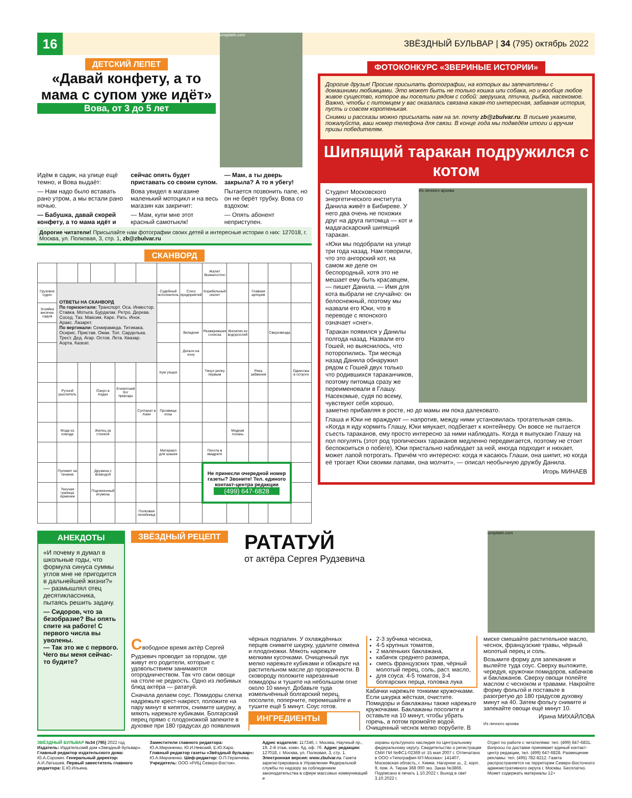16
ЗВЁЗДНЫЙ БУЛЬВАР | 34 (795) октябрь 2022
ДЕТСКИЙ ЛЕПЕТ
«Давай конфету, а то мама с супом уже идёт»
Вова, от 3 до 5 лет
unsplash.com
Идём в садик, на улице ещё темно, и Вова выдаёт:
— Нам надо было вставать рано утром, а мы встали рано ночью.
— Бабушка, давай скорей конфету, а то мама идёт и сейчас опять будет приставать со своим супом.
Вова увидел в магазине маленький мотоцикл и на весь магазин как закричит:
— Мам, купи мне этот красный самотыклк!
— Мам, а ты дверь закрыла? А то я убегу!
Пытается позвонить папе, но он не берёт трубку. Вова со вздохом:
— Опять абонент неприступен.
Дорогие читатели! Присылайте нам фотографии своих детей и интересные истории о них: 127018, г. Москва, ул. Полковая, 3, стр. 1, zb@zbulvar.ru
СКАНВОРД
| | | | | | | | | Жалит безжалостно | | | | |
| Грузовое судно | ОТВЕТЫ НА СКАНВОРД По горизонтали: Транспорт. Оса. Инвестор. Ставка. Мотыга. Бурдалак. Ретро. Дерева. Сосед. Таз. Максим. Каре. Рать. Инок. Аракс. Лазарет. По вертикали: Семирамида. Титикака. Осирис. Пристав. Омак. Топ. Сарделька. Трест. Дед. Агар. Остов. Лета. Квазар. Аорта. Казеат. | | | | | Судебный исполнитель | Союз предприятий | Корабельный скелет | | Главная артерия | | |
| Хозяйка висячих садов | | | | | | | | | | | | |
| | | | | | | | Вкладчик | Разжиревшая сосиска | Желатин из водорослей | | Сверхзвезда | |
| | | | | | | | Деньги на кону | | | | | |
| | | | | | | Кум упыря | | Тянул репку первым | | Река забвения | | Одиночка в остроге |
| | Ручной рыхлитель | | Озеро в Андах | Египетский бог природы | | | | | | | | |
| | | | | | Султанат в Азии | Прозвище козы | | | | | | |
| | Мода из комода | | Жилец за стенкой | | | | | | Медная лохань | | | |
| | | | | | | Материал для шашек | | Пехота в квадрате | | | | |
| | Пулемет на тачанке | | Дружина с воеводой | | | | | Не принесли очередной номер газеты? Звоните! Тел. единого контакт-центра редакции (499) 647-6828 | | | | |
| | Текучая граница Армении | | Подчиненный игумена | | | | | | | | | |
| | | | | | Полковая лечебница | | | | | | | |
ФОТОКОНКУРС «ЗВЕРИНЫЕ ИСТОРИИ»
Дорогие друзья! Просим присылать фотографии, на которых вы запечатлены с домашними любимцами. Это может быть не только кошка или собака, но и вообще любое живое существо, которое вы поселили рядом с собой: зверушка, птичка, рыбка, насекомое. Важно, чтобы с питомцем у вас оказалась связана какая-то интересная, забавная история, пусть и совсем коротенькая.
Снимки и рассказы можно присылать нам на эл. почту zb@zbulvar.ru. В письме укажите, пожалуйста, ваш номер телефона для связи. В конце года мы подведём итоги и вручим призы победителям.
Шипящий таракан подружился с котом
Из личного архива
Студент Московского энергетического института Данила живёт в Бибиреве. У него два очень не похожих друг на друга питомца — кот и мадагаскарский шипящий таракан.
«Юки мы подобрали на улице три года назад. Нам говорили, что это ангорский кот, на самом же деле он беспородный, хотя это не мешает ему быть красавцем, — пишет Данила. — Имя для кота выбрали не случайно: он белоснежный, поэтому мы назвали его Юки, что в переводе с японского означает «снег».
Таракан появился у Данилы полгода назад. Назвали его Гошей, но выяснилось, что поторопились. Три месяца назад Данила обнаружил рядом с Гошей двух только что родившихся тараканчиков, поэтому питомца сразу же переименовали в Глашу. Насекомые, судя по всему, чувствуют себя хорошо, заметно прибавляя в росте, но до мамы им пока далековато.
Глаша и Юки не враждуют — напротив, между ними установилась трогательная связь. «Когда я иду кормить Глашу, Юки мяукает, подбегает к контейнеру. Он вовсе не пытается съесть тараканов, ему просто интересно за ними наблюдать. Когда я выпускаю Глашу на пол погулять (этот род тропических тараканов медленно передвигается, поэтому не стоит беспокоиться о побеге), Юки пристально наблюдает за ней, иногда подходит и нюхает, может лапой потрогать. Причём что интересно: когда я касаюсь Глаши, она шипит, но когда её трогает Юки своими лапами, она молчит», — описал необычную дружбу Данила.
Игорь МИНАЕВ
АНЕКДОТЫ
«И почему я думал в школьные годы, что формула синуса суммы углов мне не пригодится в дальнейшей жизни?» — размышлял отец десятиклассника, пытаясь решить задачу.
— Сидоров, что за безобразие? Вы опять спите на работе! С первого числа вы уволены.
— Так это же с первого. Чего вы меня сейчас-то будите?
ЗВЁЗДНЫЙ РЕЦЕПТ
РАТАТУЙ
от актёра Сергея Рудзевича
unsplash.com
Свободное время актёр Сергей Рудзевич проводит за городом, где живут его родители, которые с удовольствием занимаются огородничеством. Так что свои овощи на столе не редкость. Одно из любимых блюд актёра — рататуй.
Сначала делаем соус. Помидоры слегка надрежьте крест-накрест, положите на пару минут в кипяток, снимите шкурку, а мякоть нарежьте кубиками. Болгарский перец прямо с плодоножкой запеките в духовке при 180 градусах до появления чёрных подпалин. У охлаждённых перцев снимите шкурку, удалите семена и плодоножки. Мякоть нарежьте мелкими кусочками. Очищенный лук мелко нарежьте кубиками и обжарьте на растительном масле до прозрачности. В сковороду положите нарезанные помидоры и тушите на небольшом огне около 10 минут. Добавьте туда измельчённый болгарский перец, посолите, поперчите, перемешайте и тушите ещё 5 минут. Соус готов.
ИНГРЕДИЕНТЫ
2-3 зубчика чеснока,
4-5 крупных томатов,
2 маленьких баклажана,
кабачок среднего размера,
смесь французских трав, чёрный молотый перец, соль, раст. масло,
для соуса: 4-5 томатов, 3-4 болгарских перца, головка лука
Кабачки нарежьте тонкими кружочками. Если шкурка жёсткая, очистите. Помидоры и баклажаны также нарежьте кружочками. Баклажаны посолите и оставьте на 10 минут, чтобы убрать горечь, а потом промойте водой. Очищенный чеснок мелко порубите. В миске смешайте растительное масло, чеснок, французские травы, чёрный молотый перец и соль.
Возьмите форму для запекания и вылейте туда соус. Сверху выложите, чередуя, кружочки помидоров, кабачков и баклажанов. Сверху овощи полейте маслом с чесноком и травами. Накройте форму фольгой и поставьте в разогретую до 180 градусов духовку минут на 40. Затем фольгу снимите и запекайте овощи ещё минут 10.
Ирина МИХАЙЛОВА
Из личного архива
ЗВЁЗДНЫЙ БУЛЬВАР №34 (795) 2022 год Издатель: Издательский дом «Звездный бульвар». Главный редактор издательского дома: Ю.А.Сорокин. Генеральный директор: А.И.Латышев. Первый заместитель главного редактора: Е.Ю.Ильина.
Заместители главного редактора: Ю.А.Мироненко, Ю.И.Невский, Е.Ю.Харо.
Главный редактор газеты «Звёздный бульвар»: Ю.А.Мироненко. Шеф-редактор: О.П.Геранчева. Учредитель: ООО «РИЦ Северо-Восток».
Адрес издателя: 117246, г. Москва, Научный пр., 19, 2-й этаж, комн. 6д, оф. 76. Адрес редакции: 127018, г. Москва, ул. Полковая, 3, стр. 1. Электронная версия: www.zbulvar.ru. Газета зарегистрирована в Управлении Федеральной службы по надзору за соблюдением законодательства в сфере массовых коммуникаций и
охраны культурного наследия по Центральному федеральному округу. Свидетельство о регистрации СМИ ПИ №ФС1-02369 от 15 мая 2007 г. Отпечатано в ООО «Типография КП-Москва»: 141407, Московская область, г. Химки, Нагорное ш., 2, корп. 9, пом. А. Тираж 368 000 экз. Заказ №3866. Подписано в печать 1.10.2022 г. Выход в свет 3.10.2022 г.
Отдел по работе с читателями: тел. (499) 647-6831. Вопросы по доставке принимает единый контакт-центр редакции, тел. (499) 647-6828. Размещение рекламы: тел. (495) 782-8212. Газета распространяется на территории Северо-Восточного административного округа г. Москвы. Бесплатно. Может содержать материалы 12+